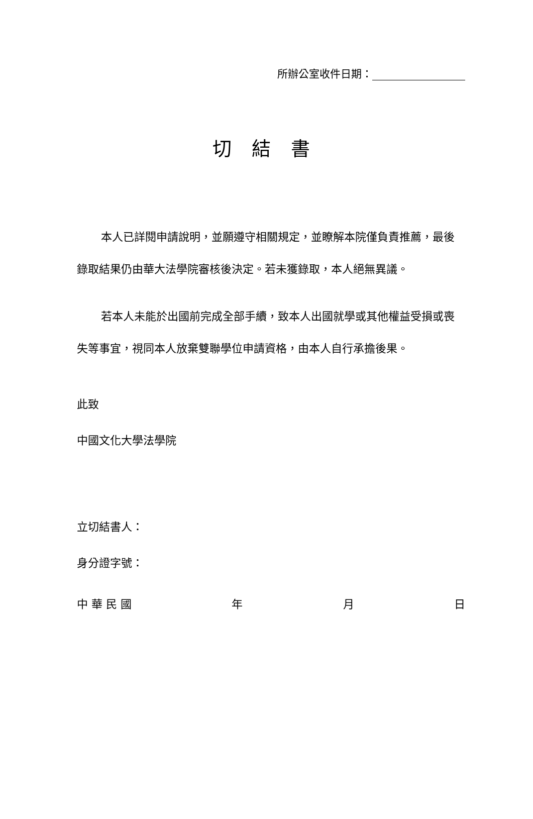所辦公室收件日期：
切結書
本人已詳閱申請說明，並願遵守相關規定，並瞭解本院僅負責推薦，最後錄取結果仍由華大法學院審核後決定。若未獲錄取，本人絕無異議。
若本人未能於出國前完成全部手續，致本人出國就學或其他權益受損或喪失等事宜，視同本人放棄雙聯學位申請資格，由本人自行承擔後果。
此致
中國文化大學法學院
立切結書人：
身分證字號：
中 華 民 國 年 月 日